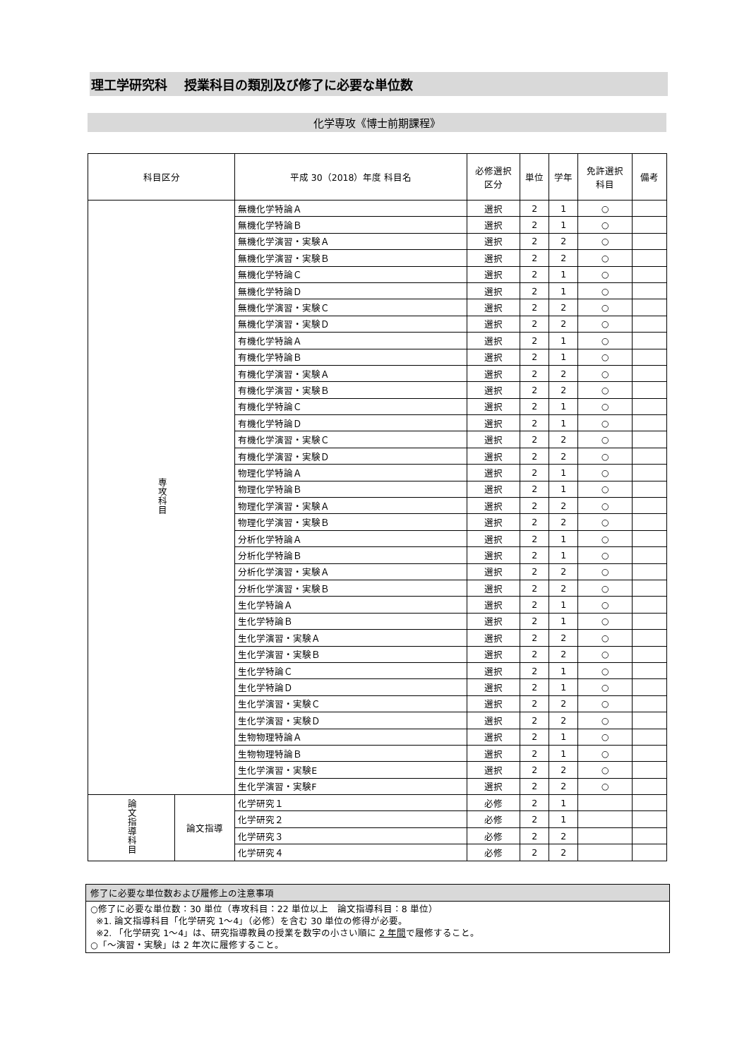理工学研究科　 授業科目の類別及び修了に必要な単位数
化学専攻《博士前期課程》
| 科目区分 | | 平成 30（2018）年度 科目名 | 必修選択 区分 | 単位 | 学年 | 免許選択 科目 | 備考 |
| --- | --- | --- | --- | --- | --- | --- | --- |
| 専攻科目 | | 無機化学特論Ａ | 選択 | 2 | 1 | ○ | |
| | | 無機化学特論Ｂ | 選択 | 2 | 1 | ○ | |
| | | 無機化学演習・実験Ａ | 選択 | 2 | 2 | ○ | |
| | | 無機化学演習・実験Ｂ | 選択 | 2 | 2 | ○ | |
| | | 無機化学特論Ｃ | 選択 | 2 | 1 | ○ | |
| | | 無機化学特論Ｄ | 選択 | 2 | 1 | ○ | |
| | | 無機化学演習・実験Ｃ | 選択 | 2 | 2 | ○ | |
| | | 無機化学演習・実験Ｄ | 選択 | 2 | 2 | ○ | |
| | | 有機化学特論Ａ | 選択 | 2 | 1 | ○ | |
| | | 有機化学特論Ｂ | 選択 | 2 | 1 | ○ | |
| | | 有機化学演習・実験Ａ | 選択 | 2 | 2 | ○ | |
| | | 有機化学演習・実験Ｂ | 選択 | 2 | 2 | ○ | |
| | | 有機化学特論Ｃ | 選択 | 2 | 1 | ○ | |
| | | 有機化学特論Ｄ | 選択 | 2 | 1 | ○ | |
| | | 有機化学演習・実験Ｃ | 選択 | 2 | 2 | ○ | |
| | | 有機化学演習・実験Ｄ | 選択 | 2 | 2 | ○ | |
| | | 物理化学特論Ａ | 選択 | 2 | 1 | ○ | |
| | | 物理化学特論Ｂ | 選択 | 2 | 1 | ○ | |
| | | 物理化学演習・実験Ａ | 選択 | 2 | 2 | ○ | |
| | | 物理化学演習・実験Ｂ | 選択 | 2 | 2 | ○ | |
| | | 分析化学特論Ａ | 選択 | 2 | 1 | ○ | |
| | | 分析化学特論Ｂ | 選択 | 2 | 1 | ○ | |
| | | 分析化学演習・実験Ａ | 選択 | 2 | 2 | ○ | |
| | | 分析化学演習・実験Ｂ | 選択 | 2 | 2 | ○ | |
| | | 生化学特論Ａ | 選択 | 2 | 1 | ○ | |
| | | 生化学特論Ｂ | 選択 | 2 | 1 | ○ | |
| | | 生化学演習・実験Ａ | 選択 | 2 | 2 | ○ | |
| | | 生化学演習・実験Ｂ | 選択 | 2 | 2 | ○ | |
| | | 生化学特論Ｃ | 選択 | 2 | 1 | ○ | |
| | | 生化学特論Ｄ | 選択 | 2 | 1 | ○ | |
| | | 生化学演習・実験Ｃ | 選択 | 2 | 2 | ○ | |
| | | 生化学演習・実験Ｄ | 選択 | 2 | 2 | ○ | |
| | | 生物物理特論Ａ | 選択 | 2 | 1 | ○ | |
| | | 生物物理特論Ｂ | 選択 | 2 | 1 | ○ | |
| | | 生化学演習・実験E | 選択 | 2 | 2 | ○ | |
| | | 生化学演習・実験F | 選択 | 2 | 2 | ○ | |
| 論文指導科目 | 論文指導 | 化学研究１ | 必修 | 2 | 1 | | |
| | | 化学研究２ | 必修 | 2 | 1 | | |
| | | 化学研究３ | 必修 | 2 | 2 | | |
| | | 化学研究４ | 必修 | 2 | 2 | | |
修了に必要な単位数および履修上の注意事項
○修了に必要な単位数：30 単位（専攻科目：22 単位以上　論文指導科目：8 単位）
※1. 論文指導科目「化学研究 1～4」（必修）を含む 30 単位の修得が必要。
※2. 「化学研究 1～4」は、研究指導教員の授業を数字の小さい順に 2 年間で履修すること。
○「～演習・実験」は 2 年次に履修すること。